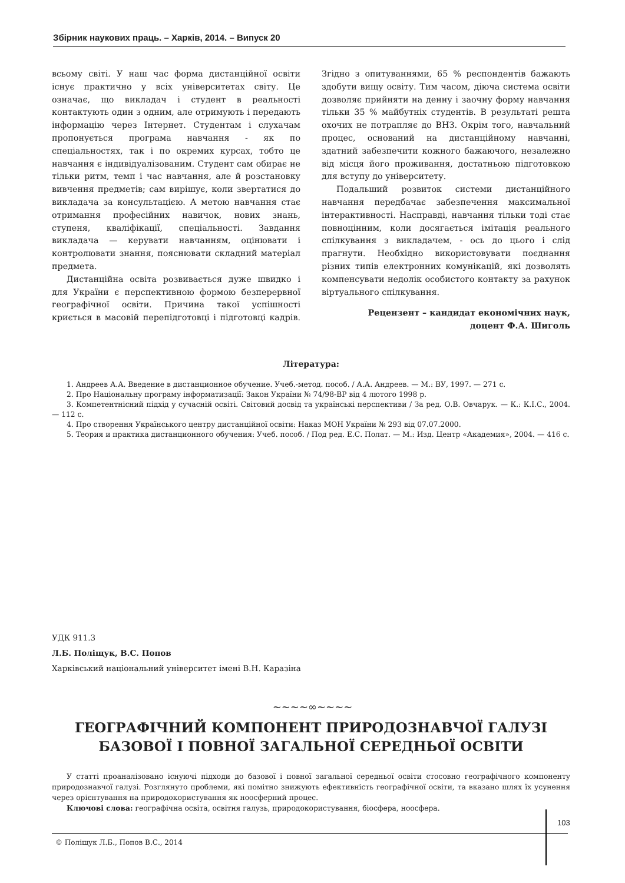Збірник наукових праць. – Харків, 2014. – Випуск 20
всьому світі. У наш час форма дистанційної освіти існує практично у всіх університетах світу. Це означає, що викладач і студент в реальності контактують один з одним, але отримують і передають інформацію через Інтернет. Студентам і слухачам пропонується програма навчання - як по спеціальностях, так і по окремих курсах, тобто це навчання є індивідуалізованим. Студент сам обирає не тільки ритм, темп і час навчання, але й розстановку вивчення предметів; сам вирішує, коли звертатися до викладача за консультацією. А метою навчання стає отримання професійних навичок, нових знань, ступеня, кваліфікації, спеціальності. Завдання викладача — керувати навчанням, оцінювати і контролювати знання, пояснювати складний матеріал предмета.
Дистанційна освіта розвивається дуже швидко і для України є перспективною формою безперервної географічної освіти. Причина такої успішності криється в масовій перепідготовці і підготовці кадрів. Згідно з опитуваннями, 65 % респондентів бажають здобути вищу освіту. Тим часом, діюча система освіти дозволяє прийняти на денну і заочну форму навчання тільки 35 % майбутніх студентів. В результаті решта охочих не потрапляє до ВНЗ. Окрім того, навчальний процес, оснований на дистанційному навчанні, здатний забезпечити кожного бажаючого, незалежно від місця його проживання, достатньою підготовкою для вступу до університету.
Подальший розвиток системи дистанційного навчання передбачає забезпечення максимальної інтерактивності. Насправді, навчання тільки тоді стає повноцінним, коли досягається імітація реального спілкування з викладачем, - ось до цього і слід прагнути. Необхідно використовувати поєднання різних типів електронних комунікацій, які дозволять компенсувати недолік особистого контакту за рахунок віртуального спілкування.
Рецензент – кандидат економічних наук,
доцент Ф.А. Шиголь
Література:
1. Андреев А.А. Введение в дистанционное обучение. Учеб.-метод. пособ. / А.А. Андреев. — М.: ВУ, 1997. — 271 с.
2. Про Національну програму інформатизації: Закон України № 74/98-ВР від 4 лютого 1998 р.
3. Компетентнісний підхід у сучасній освіті. Світовий досвід та українські перспективи / За ред. О.В. Овчарук. — К.: К.І.С., 2004. — 112 с.
4. Про створення Українського центру дистанційної освіти: Наказ МОН України № 293 від 07.07.2000.
5. Теория и практика дистанционного обучения: Учеб. пособ. / Под ред. Е.С. Полат. — М.: Изд. Центр «Академия», 2004. — 416 с.
УДК 911.3
Л.Б. Поліщук, В.С. Попов
Харківський національний університет імені В.Н. Каразіна
~~~~∞~~~~
ГЕОГРАФІЧНИЙ КОМПОНЕНТ ПРИРОДОЗНАВЧОЇ ГАЛУЗІ
БАЗОВОЇ І ПОВНОЇ ЗАГАЛЬНОЇ СЕРЕДНЬОЇ ОСВІТИ
У статті проаналізовано існуючі підходи до базової і повної загальної середньої освіти стосовно географічного компоненту природознавчої галузі. Розглянуто проблеми, які помітно знижують ефективність географічної освіти, та вказано шлях їх усунення через орієнтування на природокористування як ноосферний процес.
Ключові слова: географічна освіта, освітня галузь, природокористування, біосфера, ноосфера.
103
© Поліщук Л.Б., Попов В.С., 2014